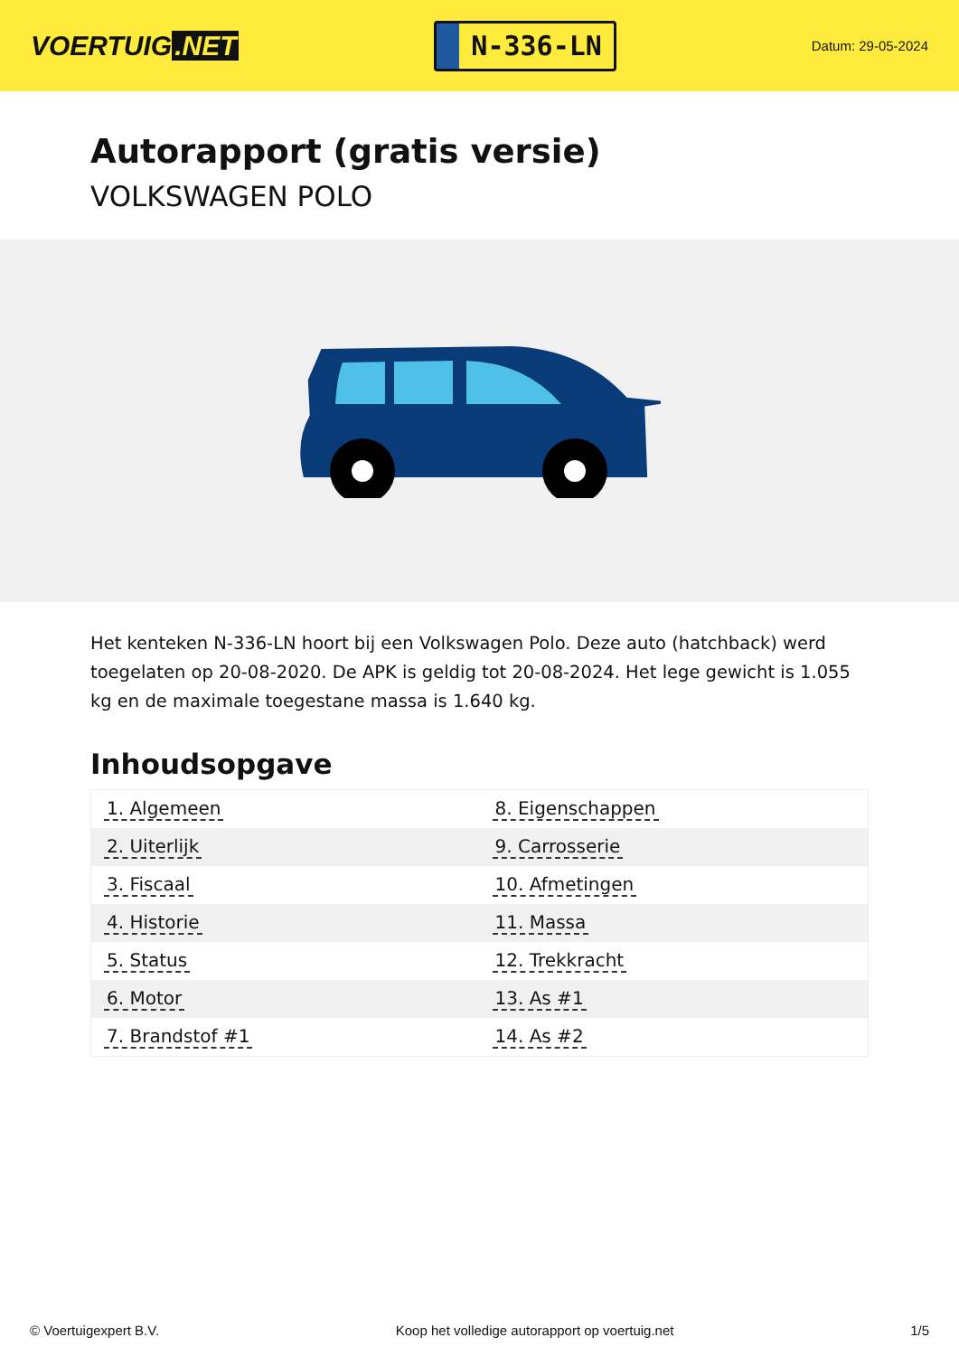VOERTUIG.NET
N-336-LN
Datum: 29-05-2024
Autorapport (gratis versie)
VOLKSWAGEN POLO
Het kenteken N-336-LN hoort bij een Volkswagen Polo. Deze auto (hatchback) werd toegelaten op 20-08-2020. De APK is geldig tot 20-08-2024. Het lege gewicht is 1.055 kg en de maximale toegestane massa is 1.640 kg.
Inhoudsopgave
| 1. Algemeen | 8. Eigenschappen |
| 2. Uiterlijk | 9. Carrosserie |
| 3. Fiscaal | 10. Afmetingen |
| 4. Historie | 11. Massa |
| 5. Status | 12. Trekkracht |
| 6. Motor | 13. As #1 |
| 7. Brandstof #1 | 14. As #2 |
© Voertuigexpert B.V. Koop het volledige autorapport op voertuig.net 1/5